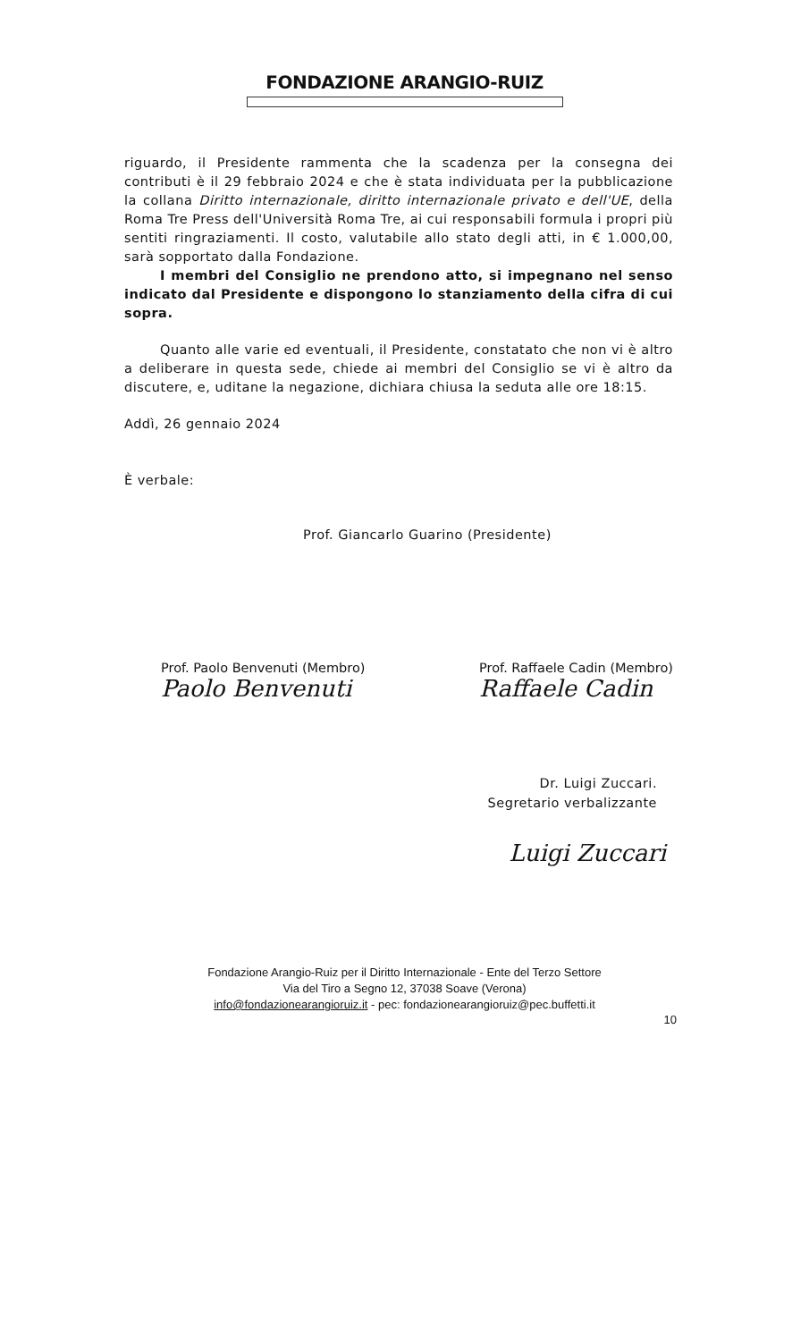FONDAZIONE ARANGIO-RUIZ
riguardo, il Presidente rammenta che la scadenza per la consegna dei contributi è il 29 febbraio 2024 e che è stata individuata per la pubblicazione la collana Diritto internazionale, diritto internazionale privato e dell'UE, della Roma Tre Press dell'Università Roma Tre, ai cui responsabili formula i propri più sentiti ringraziamenti. Il costo, valutabile allo stato degli atti, in € 1.000,00, sarà sopportato dalla Fondazione.
I membri del Consiglio ne prendono atto, si impegnano nel senso indicato dal Presidente e dispongono lo stanziamento della cifra di cui sopra.
Quanto alle varie ed eventuali, il Presidente, constatato che non vi è altro a deliberare in questa sede, chiede ai membri del Consiglio se vi è altro da discutere, e, uditane la negazione, dichiara chiusa la seduta alle ore 18:15.
Addì, 26 gennaio 2024
È verbale:
Prof. Giancarlo Guarino (Presidente)
Prof. Paolo Benvenuti (Membro)
Paolo Benvenuti
Prof. Raffaele Cadin (Membro)
Raffaele Cadin
Dr. Luigi Zuccari.
Segretario verbalizzante
Luigi Zuccari
Fondazione Arangio-Ruiz per il Diritto Internazionale - Ente del Terzo Settore
Via del Tiro a Segno 12, 37038 Soave (Verona)
info@fondazionearangioruiz.it - pec: fondazionearangioruiz@pec.buffetti.it
10